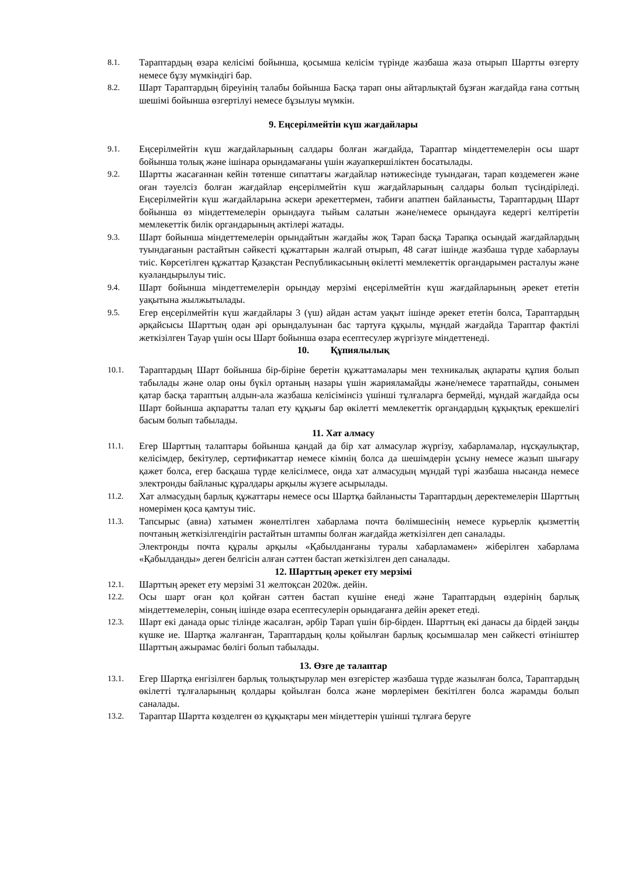8.1.
Тараптардың өзара келісімі бойынша, қосымша келісім түрінде жазбаша жаза отырып Шартты өзгерту немесе бұзу мүмкіндігі бар.
8.2.
Шарт Тараптардың біреуінің талабы бойынша Басқа тарап оны айтарлықтай бұзған жағдайда ғана соттың шешімі бойынша өзгертілуі немесе бұзылуы мүмкін.
9. Еңсерілмейтін күш жағдайлары
9.1.
Еңсерілмейтін күш жағдайларының салдары болған жағдайда, Тараптар міндеттемелерін осы шарт бойынша толық және ішінара орындамағаны үшін жауапкершіліктен босатылады.
9.2.
Шартты жасағаннан кейін төтенше сипаттағы жағдайлар нәтижесінде туындаған, тарап көздемеген және оған тәуелсіз болған жағдайлар еңсерілмейтін күш жағдайларының салдары болып түсіндіріледі. Еңсерілмейтін күш жағдайларына әскери әрекеттермен, табиғи апатпен байланысты, Тараптардың Шарт бойынша өз міндеттемелерін орындауға тыйым салатын және/немесе орындауға кедергі келтіретін мемлекеттік билік органдарының актілері жатады.
9.3.
Шарт бойынша міндеттемелерін орындайтын жағдайы жоқ Тарап басқа Тарапқа осындай жағдайлардың туындағанын растайтын сәйкесті құжаттарын жалғай отырып, 48 сағат ішінде жазбаша түрде хабарлауы тиіс. Көрсетілген құжаттар Қазақстан Республикасының өкілетті мемлекеттік органдарымен расталуы және куәландырылуы тиіс.
9.4.
Шарт бойынша міндеттемелерін орындау мерзімі еңсерілмейтін күш жағдайларының әрекет ететін уақытына жылжытылады.
9.5.
Егер еңсерілмейтін күш жағдайлары 3 (үш) айдан астам уақыт ішінде әрекет ететін болса, Тараптардың әрқайсысы Шарттың одан әрі орындалуынан бас тартуға құқылы, мұндай жағдайда Тараптар фактілі жеткізілген Тауар үшін осы Шарт бойынша өзара есептесулер жүргізуге міндеттенеді.
10. Құпиялылық
10.1.
Тараптардың Шарт бойынша бір-біріне беретін құжаттамалары мен техникалық ақпараты құпия болып табылады және олар оны бүкіл ортаның назары үшін жарияламайды және/немесе таратпайды, сонымен қатар басқа тараптың алдын-ала жазбаша келісімінсіз үшінші тұлғаларға бермейді, мұндай жағдайда осы Шарт бойынша ақпаратты талап ету құқығы бар өкілетті мемлекеттік органдардың құқықтық ерекшелігі басым болып табылады.
11. Хат алмасу
11.1.
Егер Шарттың талаптары бойынша қандай да бір хат алмасулар жүргізу, хабарламалар, нұсқаулықтар, келісімдер, бекітулер, сертификаттар немесе кімнің болса да шешімдерін ұсыну немесе жазып шығару қажет болса, егер басқаша түрде келісілмесе, онда хат алмасудың мұндай түрі жазбаша нысанда немесе электронды байланыс құралдары арқылы жүзеге асырылады.
11.2.
Хат алмасудың барлық құжаттары немесе осы Шартқа байланысты Тараптардың деректемелерін Шарттың номерімен қоса қамтуы тиіс.
11.3.
Тапсырыс (авиа) хатымен жөнелтілген хабарлама почта бөлімшесінің немесе курьерлік қызметтің почтаның жеткізілгендігін растайтын штампы болған жағдайда жеткізілген деп саналады.
Электронды почта құралы арқылы «Қабылданғаны туралы хабарламамен» жіберілген хабарлама «Қабылданды» деген белгісін алған сәттен бастап жеткізілген деп саналады.
12. Шарттың әрекет ету мерзімі
12.1.
Шарттың әрекет ету мерзімі 31 желтоқсан 2020ж. дейін.
12.2.
Осы шарт оған қол қойған сәттен бастап күшіне енеді және Тараптардың өздерінің барлық міндеттемелерін, соның ішінде өзара есептесулерін орындағанға дейін әрекет етеді.
12.3.
Шарт екі данада орыс тілінде жасалған, әрбір Тарап үшін бір-бірден. Шарттың екі данасы да бірдей заңды күшке ие. Шартқа жалғанған, Тараптардың қолы қойылған барлық қосымшалар мен сәйкесті өтініштер Шарттың ажырамас бөлігі болып табылады.
13. Өзге де талаптар
13.1.
Егер Шартқа енгізілген барлық толықтырулар мен өзгерістер жазбаша түрде жазылған болса, Тараптардың өкілетті тұлғаларының қолдары қойылған болса және мөрлерімен бекітілген болса жарамды болып саналады.
13.2.
Тараптар Шартта көзделген өз құқықтары мен міндеттерін үшінші тұлғаға беруге